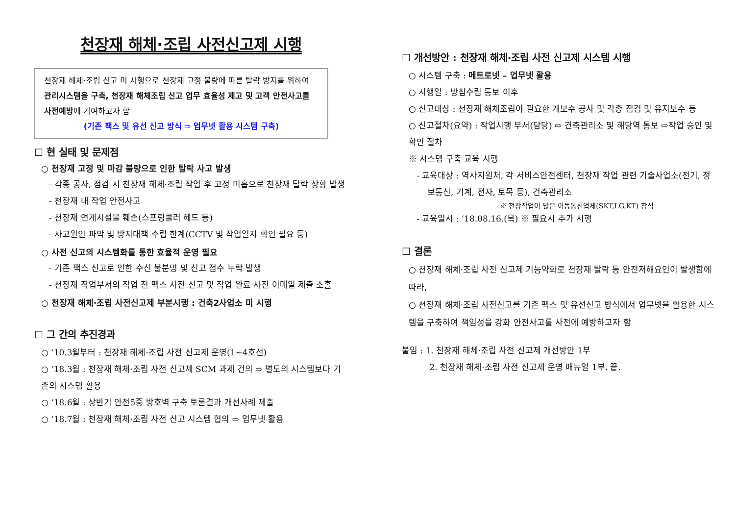천장재 해체·조립 사전신고제 시행
천장재 해체·조립 신고 미 시행으로 천장재 고정 불량에 따른 탈락 방지를 위하여 관리시스템을 구축, 천장재 해체조립 신고 업무 효율성 제고 및 고객 안전사고를 사전예방에 기여하고자 함
(기존 팩스 및 유선 신고 방식 ⇨ 업무넷 활용 시스템 구축)
☐ 현 실태 및 문제점
○ 천장재 고정 및 마감 불량으로 인한 탈락 사고 발생
- 각종 공사, 점검 시 천장재 해체·조립 작업 후 고정 미흡으로 천장재 탈락 상황 발생
- 천장재 내 작업 안전사고
- 천장재 연계시설물 훼손(스프링쿨러 헤드 등)
- 사고원인 파악 및 방지대책 수립 한계(CCTV 및 작업일지 확인 필요 등)
○ 사전 신고의 시스템화를 통한 효율적 운영 필요
- 기존 팩스 신고로 인한 수신 불분명 및 신고 접수 누락 발생
- 천장재 작업부서의 작업 전 팩스 사전 신고 및 작업 완료 사진 이메일 제출 소홀
○ 천장재 해체·조립 사전신고제 부분시행 : 건축2사업소 미 시행
☐ 그 간의 추진경과
○ ‘10.3월부터 : 천장재 해체·조립 사전 신고제 운영(1∼4호선)
○ ‘18.3월 : 천장재 해체·조립 사전 신고제 SCM 과제 건의 ⇨ 별도의 시스템보다 기존의 시스템 활용
○ ‘18.6월 : 상반기 안전5중 방호벽 구축 토론결과 개선사례 제출
○ ‘18.7월 : 천장재 해체·조립 사전 신고 시스템 협의 ⇨ 업무넷 활용
☐ 개선방안 : 천장재 해체·조립 사전 신고제 시스템 시행
○ 시스템 구축 : 메트로넷 – 업무넷 활용
○ 시행일 : 방침수립 통보 이후
○ 신고대상 : 천장재 해체조립이 필요한 개보수 공사 및 각종 점검 및 유지보수 등
○ 신고절차(요약) : 작업시행 부서(담당) ⇨ 건축관리소 및 해당역 통보 ⇨작업 승인 및 확인 절차
※ 시스템 구축 교육 시행
- 교육대상 : 역사지원처, 각 서비스안전센터, 천장재 작업 관련 기술사업소(전기, 정보통신, 기계, 전자, 토목 등), 건축관리소
※ 천장작업이 많은 이동통신업체(SKT,LG,KT) 참석
- 교육일시 : ‘18.08.16.(목) ※ 필요시 추가 시행
☐ 결론
○ 천장재 해체·조립 사전 신고제 기능약화로 천장재 탈락 등 안전저해요인이 발생함에 따라,
○ 천장재 해체·조립 사전신고를 기존 팩스 및 유선신고 방식에서 업무넷을 활용한 시스템을 구축하여 책임성을 강화 안전사고를 사전에 예방하고자 함
붙임 : 1. 천장재 해체·조립 사전 신고제 개선방안 1부
    2. 천장재 해체·조립 사전 신고제 운영 매뉴얼 1부. 끝.